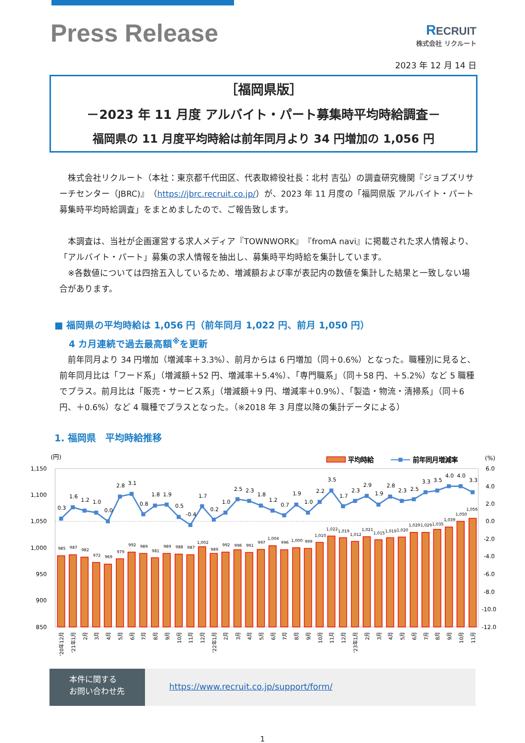Press Release
RECRUIT
株式会社 リクルート
2023 年 12 月 14 日
［福岡県版］
－2023 年 11 月度 アルバイト・パート募集時平均時給調査－
福岡県の 11 月度平均時給は前年同月より 34 円増加の 1,056 円
株式会社リクルート（本社：東京都千代田区、代表取締役社長：北村 吉弘）の調査研究機関『ジョブズリサーチセンター（JBRC)』（https://jbrc.recruit.co.jp/）が、2023 年 11 月度の「福岡県版 アルバイト・パート募集時平均時給調査」をまとめましたので、ご報告致します。
本調査は、当社が企画運営する求人メディア『TOWNWORK』『fromA navi』に掲載された求人情報より、「アルバイト・パート」募集の求人情報を抽出し、募集時平均時給を集計しています。
※各数値については四捨五入しているため、増減額および率が表記内の数値を集計した結果と一致しない場合があります。
■ 福岡県の平均時給は 1,056 円（前年同月 1,022 円、前月 1,050 円）
4 カ月連続で過去最高額<sup>※</sup>を更新
前年同月より 34 円増加（増減率＋3.3%）、前月からは 6 円増加（同＋0.6%）となった。職種別に見ると、前年同月比は「フード系」（増減額＋52 円、増減率＋5.4%）、「専門職系」（同＋58 円、＋5.2%）など 5 職種でプラス。前月比は「販売・サービス系」（増減額＋9 円、増減率＋0.9%）、「製造・物流・清掃系」（同＋6 円、＋0.6%）など 4 職種でプラスとなった。（※2018 年 3 月度以降の集計データによる）
1. 福岡県　平均時給推移
(円)
平均時給
前年同月増減率
(%)
1,150
1,100
1,050
1,000
950
900
850
6.0
4.0
2.0
0.0
-2.0
-4.0
-6.0
-8.0
-10.0
-12.0
985
987
982
972
969
979
992
989
981
989
988
987
1,002
989
992
996
991
997
1,004
996
1,000
999
1,010
1,022
1,019
1,012
1,021
1,015
1,019
1,020
1,029
1,029
1,035
1,039
1,050
1,056
0.3
1.6
1.2
1.0
0.0
2.8
3.1
0.8
1.8
1.9
0.5
-0.4
1.7
0.2
1.0
2.5
2.3
1.8
1.2
0.7
1.9
1.0
2.2
3.5
1.7
2.3
2.9
1.9
2.8
2.3
2.5
3.3
3.5
4.0
4.0
3.3
'20年12月
'21年1月
2月
3月
4月
5月
6月
7月
8月
9月
10月
11月
12月
'22年1月
2月
3月
4月
5月
6月
7月
8月
9月
10月
11月
12月
'23年1月
2月
3月
4月
5月
6月
7月
8月
9月
10月
11月
本件に関する
お問い合わせ先
https://www.recruit.co.jp/support/form/
1